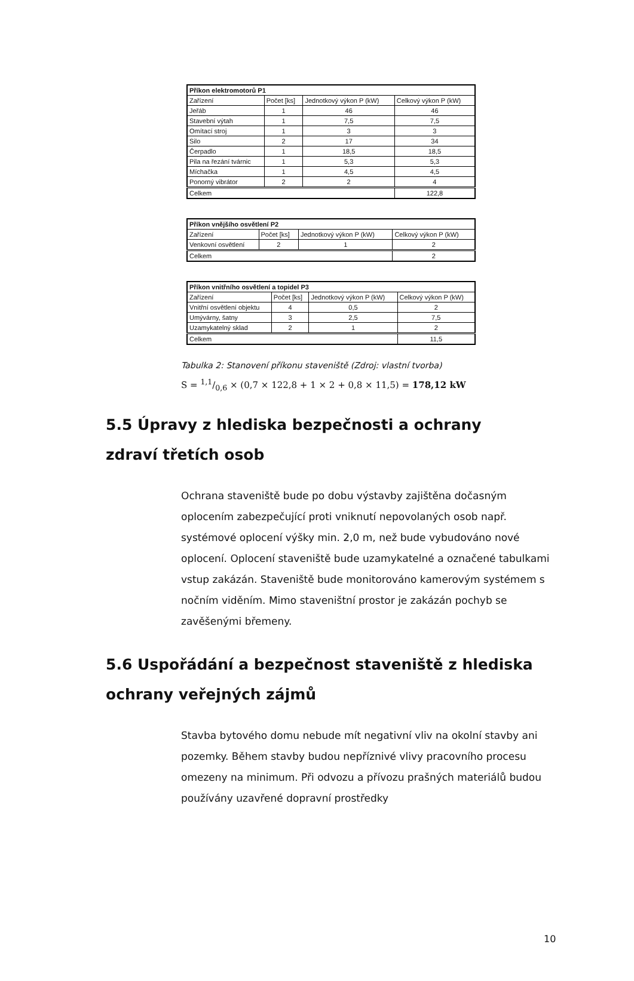| Příkon elektromotorů P1 | | | |
| --- | --- | --- | --- |
| Zařízení | Počet [ks] | Jednotkový výkon P (kW) | Celkový výkon P (kW) |
| Jeřáb | 1 | 46 | 46 |
| Stavební výtah | 1 | 7,5 | 7,5 |
| Omítací stroj | 1 | 3 | 3 |
| Silo | 2 | 17 | 34 |
| Čerpadlo | 1 | 18,5 | 18,5 |
| Pila na řezání tvárnic | 1 | 5,3 | 5,3 |
| Míchačka | 1 | 4,5 | 4,5 |
| Ponorný vibrátor | 2 | 2 | 4 |
| Celkem | | | 122,8 |
| Příkon vnějšího osvětlení P2 | | | |
| --- | --- | --- | --- |
| Zařízení | Počet [ks] | Jednotkový výkon P (kW) | Celkový výkon P (kW) |
| Venkovní osvětlení | 2 | 1 | 2 |
| Celkem | | | 2 |
| Příkon vnitřního osvětlení a topidel P3 | | | |
| --- | --- | --- | --- |
| Zařízení | Počet [ks] | Jednotkový výkon P (kW) | Celkový výkon P (kW) |
| Vnitřní osvětlení objektu | 4 | 0,5 | 2 |
| Umývárny, šatny | 3 | 2,5 | 7,5 |
| Uzamykatelný sklad | 2 | 1 | 2 |
| Celkem | | | 11,5 |
Tabulka 2: Stanovení příkonu staveniště (Zdroj: vlastní tvorba)
S = 1,1/0,6 × (0,7 × 122,8 + 1 × 2 + 0,8 × 11,5) = 178,12 kW
5.5 Úpravy z hlediska bezpečnosti a ochrany zdraví třetích osob
Ochrana staveniště bude po dobu výstavby zajištěna dočasným oplocením zabezpečující proti vniknutí nepovolaných osob např. systémové oplocení výšky min. 2,0 m, než bude vybudováno nové oplocení. Oplocení staveniště bude uzamykatelné a označené tabulkami vstup zakázán. Staveniště bude monitorováno kamerovým systémem s nočním viděním. Mimo staveništní prostor je zakázán pochyb se zavěšenými břemeny.
5.6 Uspořádání a bezpečnost staveniště z hlediska ochrany veřejných zájmů
Stavba bytového domu nebude mít negativní vliv na okolní stavby ani pozemky. Během stavby budou nepříznivé vlivy pracovního procesu omezeny na minimum. Při odvozu a přívozu prašných materiálů budou používány uzavřené dopravní prostředky
10